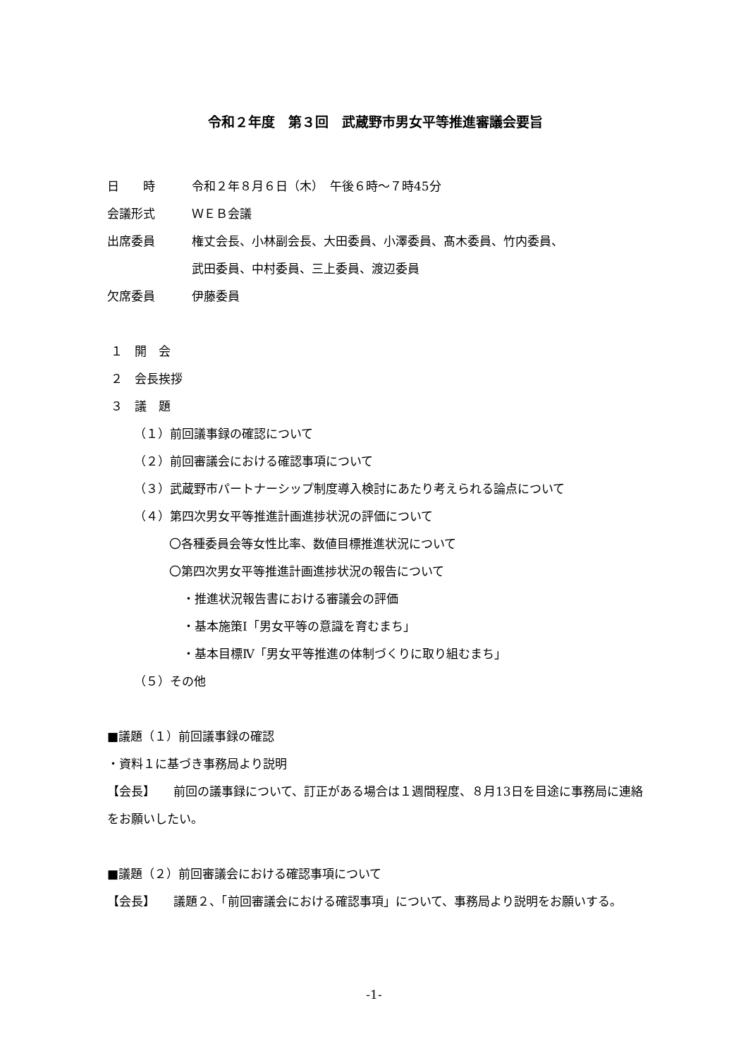令和２年度　第３回　武蔵野市男女平等推進審議会要旨
日　　時 令和２年８月６日（木）　午後６時～７時45分
会議形式 ＷＥＢ会議
出席委員 権丈会長、小林副会長、大田委員、小澤委員、髙木委員、竹内委員、
武田委員、中村委員、三上委員、渡辺委員
欠席委員 伊藤委員
１　開　会
２　会長挨拶
３　議　題
（１）前回議事録の確認について
（２）前回審議会における確認事項について
（３）武蔵野市パートナーシップ制度導入検討にあたり考えられる論点について
（４）第四次男女平等推進計画進捗状況の評価について
〇各種委員会等女性比率、数値目標推進状況について
〇第四次男女平等推進計画進捗状況の報告について
・推進状況報告書における審議会の評価
・基本施策Ⅰ「男女平等の意識を育むまち」
・基本目標Ⅳ「男女平等推進の体制づくりに取り組むまち」
（５）その他
■議題（１）前回議事録の確認
・資料１に基づき事務局より説明
【会長】　　前回の議事録について、訂正がある場合は１週間程度、８月13日を目途に事務局に連絡をお願いしたい。
■議題（２）前回審議会における確認事項について
【会長】　　議題２、「前回審議会における確認事項」について、事務局より説明をお願いする。
-1-